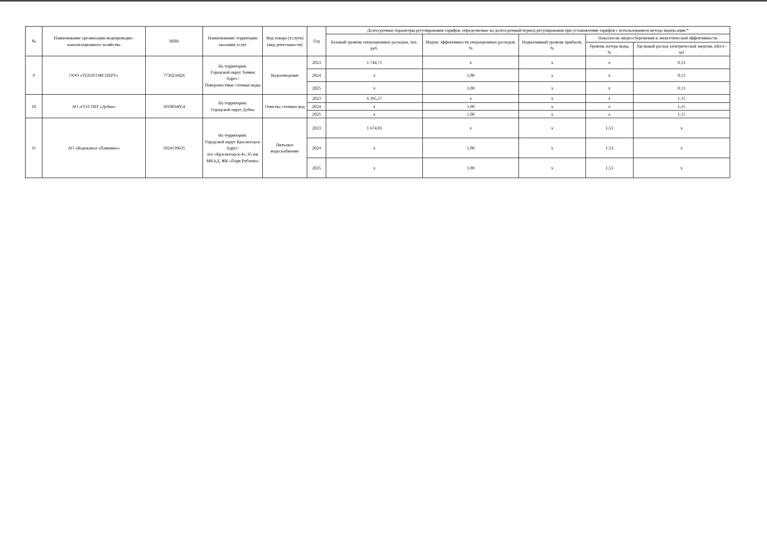| № | Наименование организации водопроводно-канализационного хозяйства | ИНН | Наименование территории оказания услуг | Вид товара (услуги) (вид деятельности) | Год | Долгосрочные параметры регулирования тарифов, определяемые на долгосрочный период регулирования при установлении тарифов с использованием метода индексации * | | | | |
| --- | --- | --- | --- | --- | --- | --- | --- | --- | --- | --- |
| | | | | | | Базовый уровень операционных расходов, тыс. руб. | Индекс эффективности операционных расходов, % | Нормативный уровень прибыли, % | Показатели энергосбережения и энергетической эффективности | |
| | | | | | | | | | Уровень потерь воды, % | Удельный расход электрической энергии, кВт.ч / м3 |
| 9 | ООО «ТЕПЛОЭКСПЕРТ» | 7730256826 | На территории: Городской округ Химки Адрес: Поверхностные сточные воды | Водоотведение | 2023 | 1 744,71 | x | x | x | 0,13 |
| | | | | | 2024 | x | 1,00 | x | x | 0,13 |
| | | | | | 2025 | x | 1,00 | x | x | 0,13 |
| 10 | АО «ОЭЗ ТВТ «Дубна» | 5010034054 | На территории: Городской округ Дубна | Очистка сточных вод | 2023 | 6 395,57 | x | x | x | 1,15 |
| | | | | | 2024 | x | 1,00 | x | x | 1,15 |
| | | | | | 2025 | x | 1,00 | x | x | 1,15 |
| 11 | АО «Водоканал «Павшино» | 5024139635 | На территории: Городской округ Красногорск Адрес: п/о «Красногорск-4», 65 км МКАД, ЖК «Парк Рублево» | Питьевое водоснабжение | 2023 | 1 674,03 | x | x | 1,53 | x |
| | | | | | 2024 | x | 1,00 | x | 1,53 | x |
| | | | | | 2025 | x | 1,00 | x | 1,53 | x |